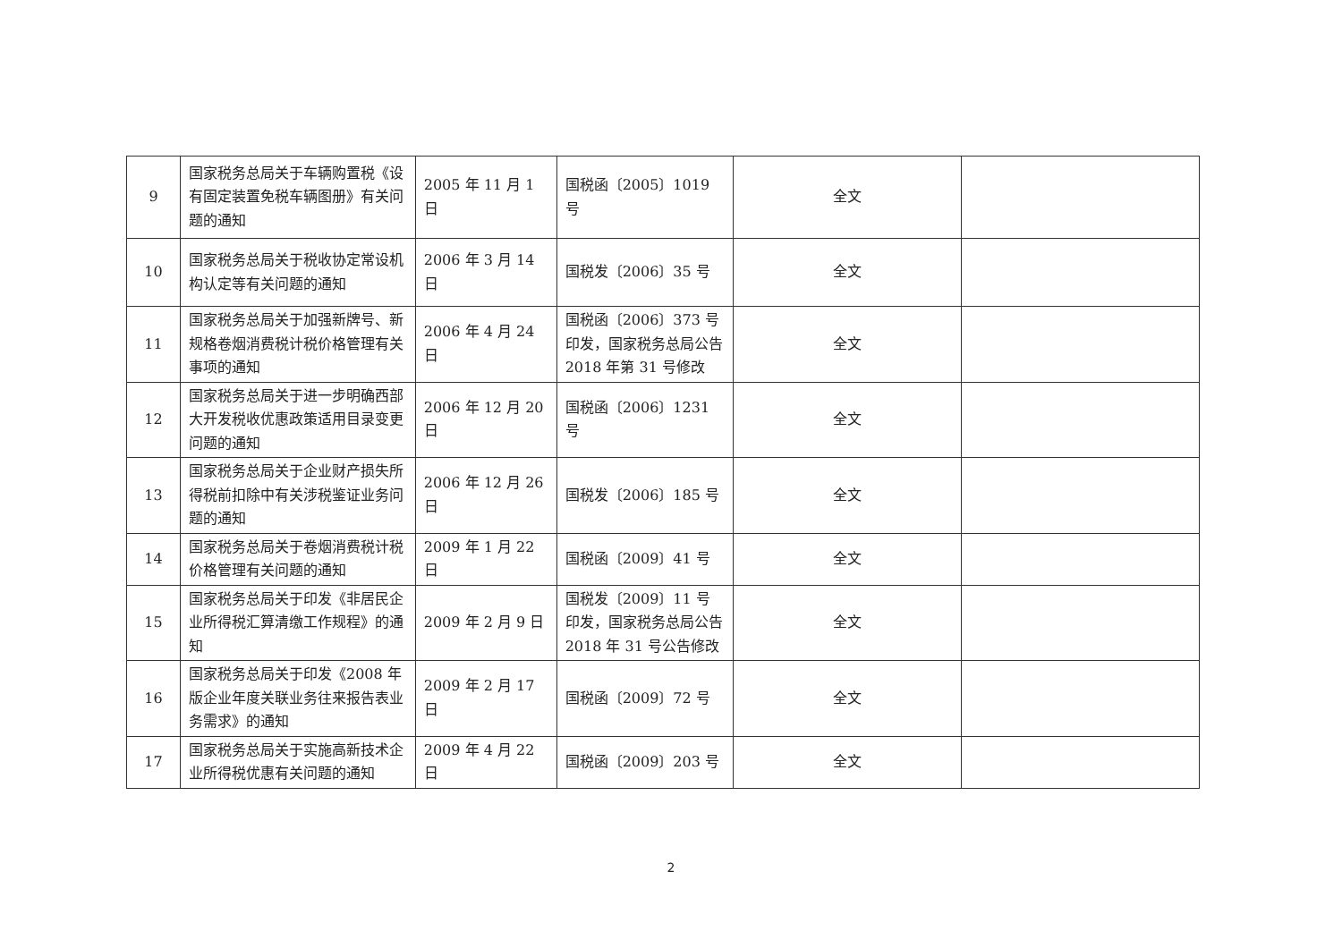| 9 | 国家税务总局关于车辆购置税《设有固定装置免税车辆图册》有关问题的通知 | 2005 年 11 月 1 日 | 国税函〔2005〕1019 号 | 全文 | |
| 10 | 国家税务总局关于税收协定常设机构认定等有关问题的通知 | 2006 年 3 月 14 日 | 国税发〔2006〕35 号 | 全文 | |
| 11 | 国家税务总局关于加强新牌号、新规格卷烟消费税计税价格管理有关事项的通知 | 2006 年 4 月 24 日 | 国税函〔2006〕373 号印发，国家税务总局公告 2018 年第 31 号修改 | 全文 | |
| 12 | 国家税务总局关于进一步明确西部大开发税收优惠政策适用目录变更问题的通知 | 2006 年 12 月 20 日 | 国税函〔2006〕1231 号 | 全文 | |
| 13 | 国家税务总局关于企业财产损失所得税前扣除中有关涉税鉴证业务问题的通知 | 2006 年 12 月 26 日 | 国税发〔2006〕185 号 | 全文 | |
| 14 | 国家税务总局关于卷烟消费税计税价格管理有关问题的通知 | 2009 年 1 月 22 日 | 国税函〔2009〕41 号 | 全文 | |
| 15 | 国家税务总局关于印发《非居民企业所得税汇算清缴工作规程》的通知 | 2009 年 2 月 9 日 | 国税发〔2009〕11 号印发，国家税务总局公告 2018 年 31 号公告修改 | 全文 | |
| 16 | 国家税务总局关于印发《2008 年版企业年度关联业务往来报告表业务需求》的通知 | 2009 年 2 月 17 日 | 国税函〔2009〕72 号 | 全文 | |
| 17 | 国家税务总局关于实施高新技术企业所得税优惠有关问题的通知 | 2009 年 4 月 22 日 | 国税函〔2009〕203 号 | 全文 | |
2